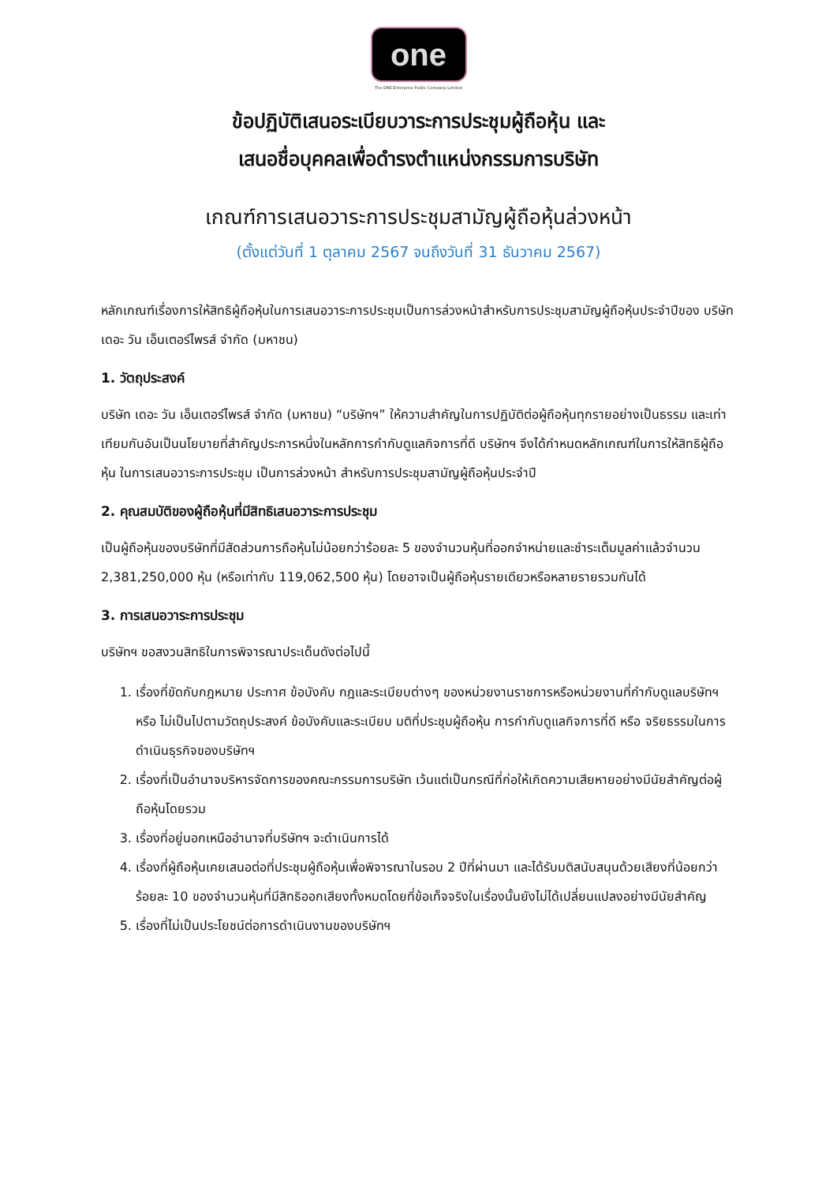one
The ONE Enterprise Public Company Limited
ข้อปฏิบัติเสนอระเบียบวาระการประชุมผู้ถือหุ้น และ
เสนอชื่อบุคคลเพื่อดำรงตำแหน่งกรรมการบริษัท
เกณฑ์การเสนอวาระการประชุมสามัญผู้ถือหุ้นล่วงหน้า
(ตั้งแต่วันที่ 1 ตุลาคม 2567 จนถึงวันที่ 31 ธันวาคม 2567)
หลักเกณฑ์เรื่องการให้สิทธิผู้ถือหุ้นในการเสนอวาระการประชุมเป็นการล่วงหน้าสำหรับการประชุมสามัญผู้ถือหุ้นประจำปีของ บริษัท เดอะ วัน เอ็นเตอร์ไพรส์ จำกัด (มหาชน)
1. วัตถุประสงค์
บริษัท เดอะ วัน เอ็นเตอร์ไพรส์ จำกัด (มหาชน) “บริษัทฯ” ให้ความสำคัญในการปฏิบัติต่อผู้ถือหุ้นทุกรายอย่างเป็นธรรม และเท่าเทียมกันอันเป็นนโยบายที่สำคัญประการหนึ่งในหลักการกำกับดูแลกิจการที่ดี บริษัทฯ จึงได้กำหนดหลักเกณฑ์ในการให้สิทธิผู้ถือหุ้น ในการเสนอวาระการประชุม เป็นการล่วงหน้า สำหรับการประชุมสามัญผู้ถือหุ้นประจำปี
2. คุณสมบัติของผู้ถือหุ้นที่มีสิทธิเสนอวาระการประชุม
เป็นผู้ถือหุ้นของบริษัทที่มีสัดส่วนการถือหุ้นไม่น้อยกว่าร้อยละ 5 ของจำนวนหุ้นที่ออกจำหน่ายและชำระเต็มมูลค่าแล้วจำนวน 2,381,250,000 หุ้น (หรือเท่ากับ 119,062,500 หุ้น) โดยอาจเป็นผู้ถือหุ้นรายเดียวหรือหลายรายรวมกันได้
3. การเสนอวาระการประชุม
บริษัทฯ ขอสงวนสิทธิในการพิจารณาประเด็นดังต่อไปนี้
1. เรื่องที่ขัดกับกฎหมาย ประกาศ ข้อบังคับ กฎและระเบียบต่างๆ ของหน่วยงานราชการหรือหน่วยงานที่กำกับดูแลบริษัทฯ หรือ ไม่เป็นไปตามวัตถุประสงค์ ข้อบังคับและระเบียบ มติที่ประชุมผู้ถือหุ้น การกำกับดูแลกิจการที่ดี หรือ จริยธรรมในการดำเนินธุรกิจของบริษัทฯ
2. เรื่องที่เป็นอำนาจบริหารจัดการของคณะกรรมการบริษัท เว้นแต่เป็นกรณีที่ก่อให้เกิดความเสียหายอย่างมีนัยสำคัญต่อผู้ถือหุ้นโดยรวม
3. เรื่องที่อยู่นอกเหนืออำนาจที่บริษัทฯ จะดำเนินการได้
4. เรื่องที่ผู้ถือหุ้นเคยเสนอต่อที่ประชุมผู้ถือหุ้นเพื่อพิจารณาในรอบ 2 ปีที่ผ่านมา และได้รับมติสนับสนุนด้วยเสียงที่น้อยกว่าร้อยละ 10 ของจำนวนหุ้นที่มีสิทธิออกเสียงทั้งหมดโดยที่ข้อเท็จจริงในเรื่องนั้นยังไม่ได้เปลี่ยนแปลงอย่างมีนัยสำคัญ
5. เรื่องที่ไม่เป็นประโยชน์ต่อการดำเนินงานของบริษัทฯ